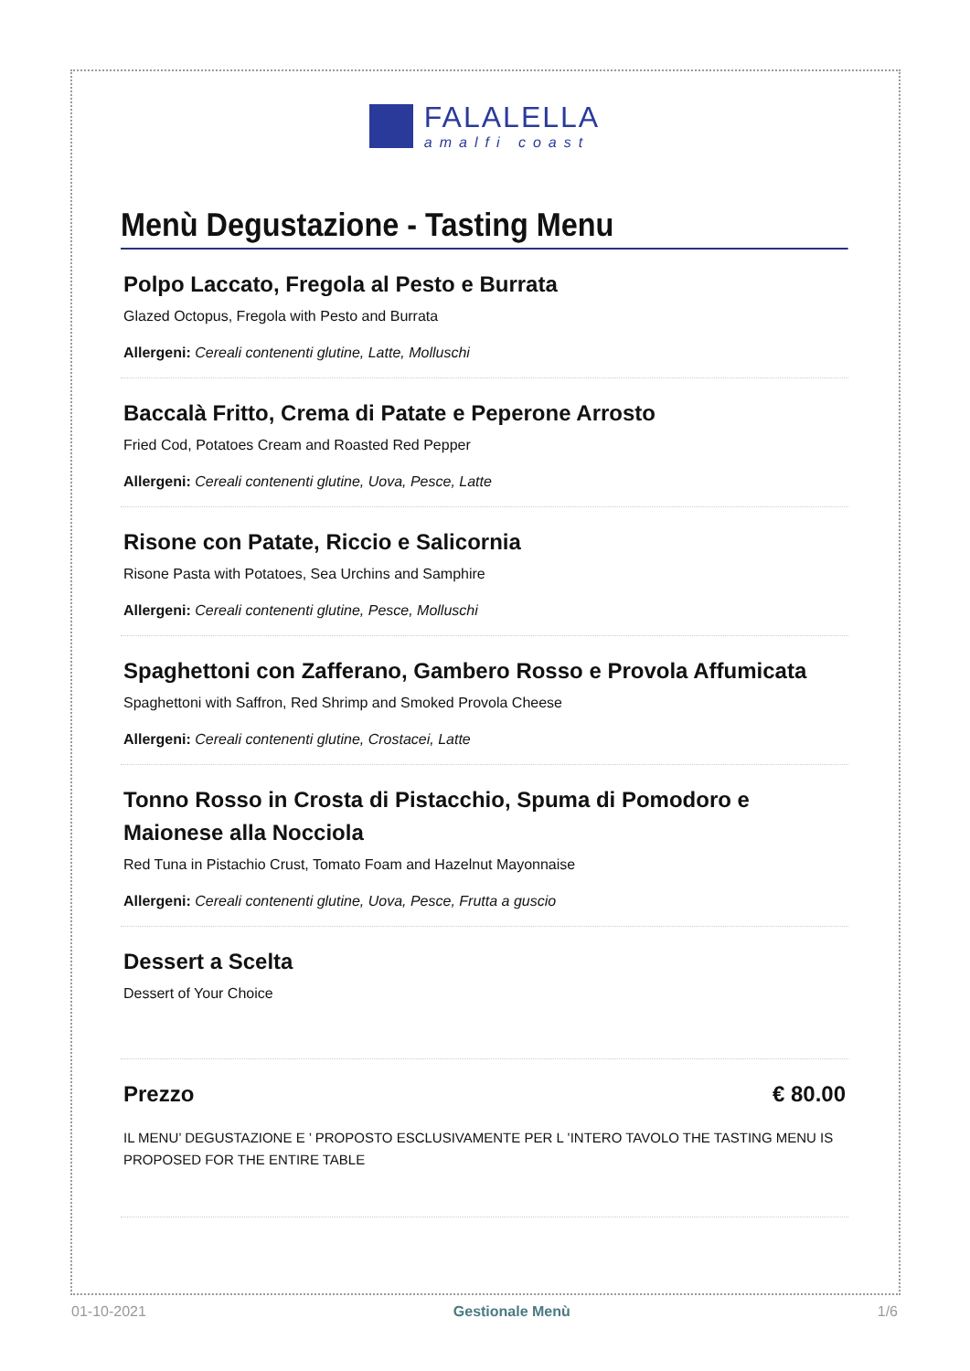FALALELLA
amalfi coast
Menù Degustazione - Tasting Menu
Polpo Laccato, Fregola al Pesto e Burrata
Glazed Octopus, Fregola with Pesto and Burrata
Allergeni: Cereali contenenti glutine, Latte, Molluschi
Baccalà Fritto, Crema di Patate e Peperone Arrosto
Fried Cod, Potatoes Cream and Roasted Red Pepper
Allergeni: Cereali contenenti glutine, Uova, Pesce, Latte
Risone con Patate, Riccio e Salicornia
Risone Pasta with Potatoes, Sea Urchins and Samphire
Allergeni: Cereali contenenti glutine, Pesce, Molluschi
Spaghettoni con Zafferano, Gambero Rosso e Provola Affumicata
Spaghettoni with Saffron, Red Shrimp and Smoked Provola Cheese
Allergeni: Cereali contenenti glutine, Crostacei, Latte
Tonno Rosso in Crosta di Pistacchio, Spuma di Pomodoro e Maionese alla Nocciola
Red Tuna in Pistachio Crust, Tomato Foam and Hazelnut Mayonnaise
Allergeni: Cereali contenenti glutine, Uova, Pesce, Frutta a guscio
Dessert a Scelta
Dessert of Your Choice
Prezzo
€ 80.00
IL MENU’ DEGUSTAZIONE E ’ PROPOSTO ESCLUSIVAMENTE PER L ’INTERO TAVOLO THE TASTING MENU IS PROPOSED FOR THE ENTIRE TABLE
01-10-2021 Gestionale Menù 1/6